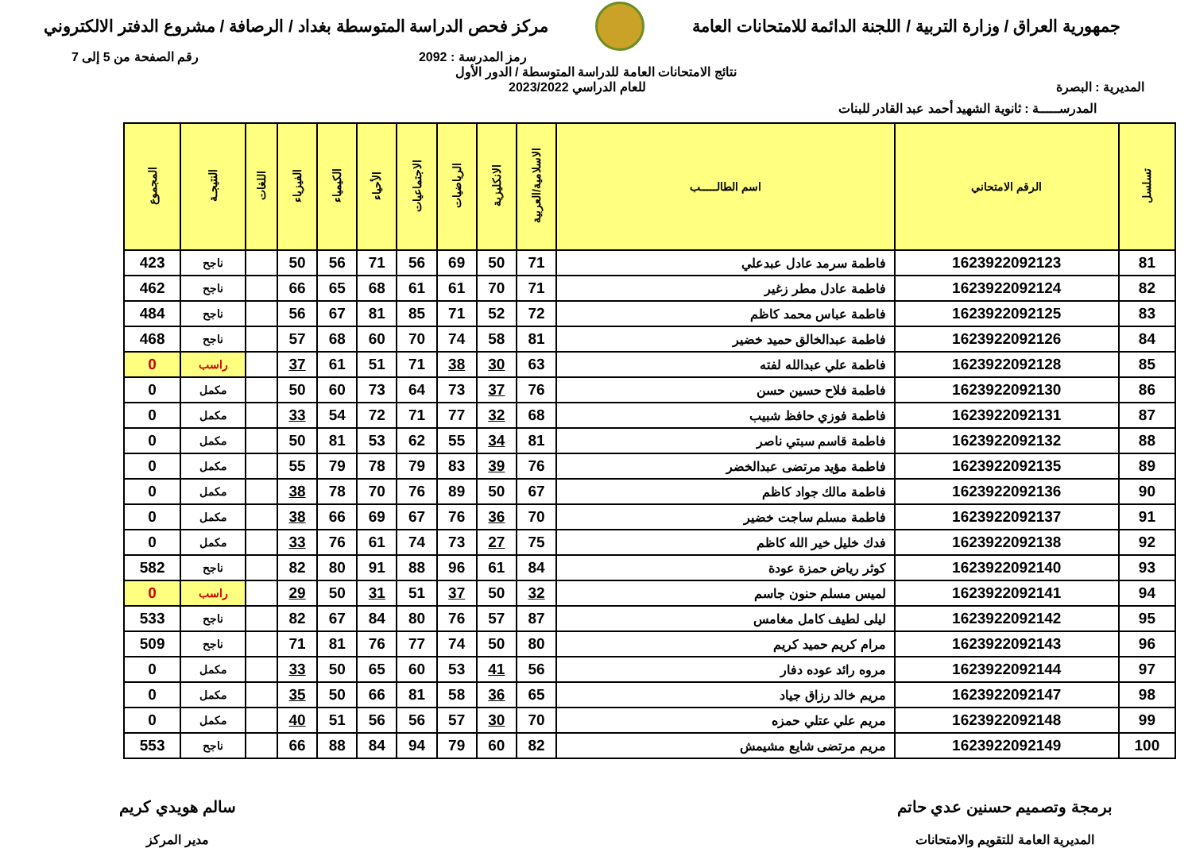جمهورية العراق / وزارة التربية / اللجنة الدائمة للامتحانات العامة
مركز فحص الدراسة المتوسطة بغداد / الرصافة / مشروع الدفتر الالكتروني
رمز المدرسة : 2092 رقم الصفحة من 5 إلى 7
نتائج الامتحانات العامة للدراسة المتوسطة / الدور الأول
المديرية : البصرة للعام الدراسي 2023/2022
المدرســـــة : ثانوية الشهيد أحمد عبد القادر للبنات
| تسلسل | الرقم الامتحاني | اسم الطالـــــب | الاسلامية/العربية | الانكليزية | الرياضيات | الاجتماعيات | الأحياء | الكيمياء | الفيزياء | اللغات | النتيجـة | المجموع |
| --- | --- | --- | --- | --- | --- | --- | --- | --- | --- | --- | --- | --- |
| 81 | 1623922092123 | فاطمة سرمد عادل عبدعلي | 71 | 50 | 69 | 56 | 71 | 56 | 50 | | ناجح | 423 |
| 82 | 1623922092124 | فاطمة عادل مطر زغير | 71 | 70 | 61 | 61 | 68 | 65 | 66 | | ناجح | 462 |
| 83 | 1623922092125 | فاطمة عباس محمد كاظم | 72 | 52 | 71 | 85 | 81 | 67 | 56 | | ناجح | 484 |
| 84 | 1623922092126 | فاطمة عبدالخالق حميد خضير | 81 | 58 | 74 | 70 | 60 | 68 | 57 | | ناجح | 468 |
| 85 | 1623922092128 | فاطمة علي عبدالله لفته | 63 | 30 | 38 | 71 | 51 | 61 | 37 | | راسب | 0 |
| 86 | 1623922092130 | فاطمة فلاح حسين حسن | 76 | 37 | 73 | 64 | 73 | 60 | 50 | | مكمل | 0 |
| 87 | 1623922092131 | فاطمة فوزي حافظ شبيب | 68 | 32 | 77 | 71 | 72 | 54 | 33 | | مكمل | 0 |
| 88 | 1623922092132 | فاطمة قاسم سبتي ناصر | 81 | 34 | 55 | 62 | 53 | 81 | 50 | | مكمل | 0 |
| 89 | 1623922092135 | فاطمة مؤيد مرتضى عبدالخضر | 76 | 39 | 83 | 79 | 78 | 79 | 55 | | مكمل | 0 |
| 90 | 1623922092136 | فاطمة مالك جواد كاظم | 67 | 50 | 89 | 76 | 70 | 78 | 38 | | مكمل | 0 |
| 91 | 1623922092137 | فاطمة مسلم ساجت خضير | 70 | 36 | 76 | 67 | 69 | 66 | 38 | | مكمل | 0 |
| 92 | 1623922092138 | فدك خليل خير الله كاظم | 75 | 27 | 73 | 74 | 61 | 76 | 33 | | مكمل | 0 |
| 93 | 1623922092140 | كوثر رياض حمزة عودة | 84 | 61 | 96 | 88 | 91 | 80 | 82 | | ناجح | 582 |
| 94 | 1623922092141 | لميس مسلم حنون جاسم | 32 | 50 | 37 | 51 | 31 | 50 | 29 | | راسب | 0 |
| 95 | 1623922092142 | ليلى لطيف كامل مغامس | 87 | 57 | 76 | 80 | 84 | 67 | 82 | | ناجح | 533 |
| 96 | 1623922092143 | مرام كريم حميد كريم | 80 | 50 | 74 | 77 | 76 | 81 | 71 | | ناجح | 509 |
| 97 | 1623922092144 | مروه رائد عوده دفار | 56 | 41 | 53 | 60 | 65 | 50 | 33 | | مكمل | 0 |
| 98 | 1623922092147 | مريم خالد رزاق جياد | 65 | 36 | 58 | 81 | 66 | 50 | 35 | | مكمل | 0 |
| 99 | 1623922092148 | مريم علي عتلي حمزه | 70 | 30 | 57 | 56 | 56 | 51 | 40 | | مكمل | 0 |
| 100 | 1623922092149 | مريم مرتضى شايع مشيمش | 82 | 60 | 79 | 94 | 84 | 88 | 66 | | ناجح | 553 |
برمجة وتصميم حسنين عدي حاتم
المديرية العامة للتقويم والامتحانات
سالم هويدي كريم
مدير المركز